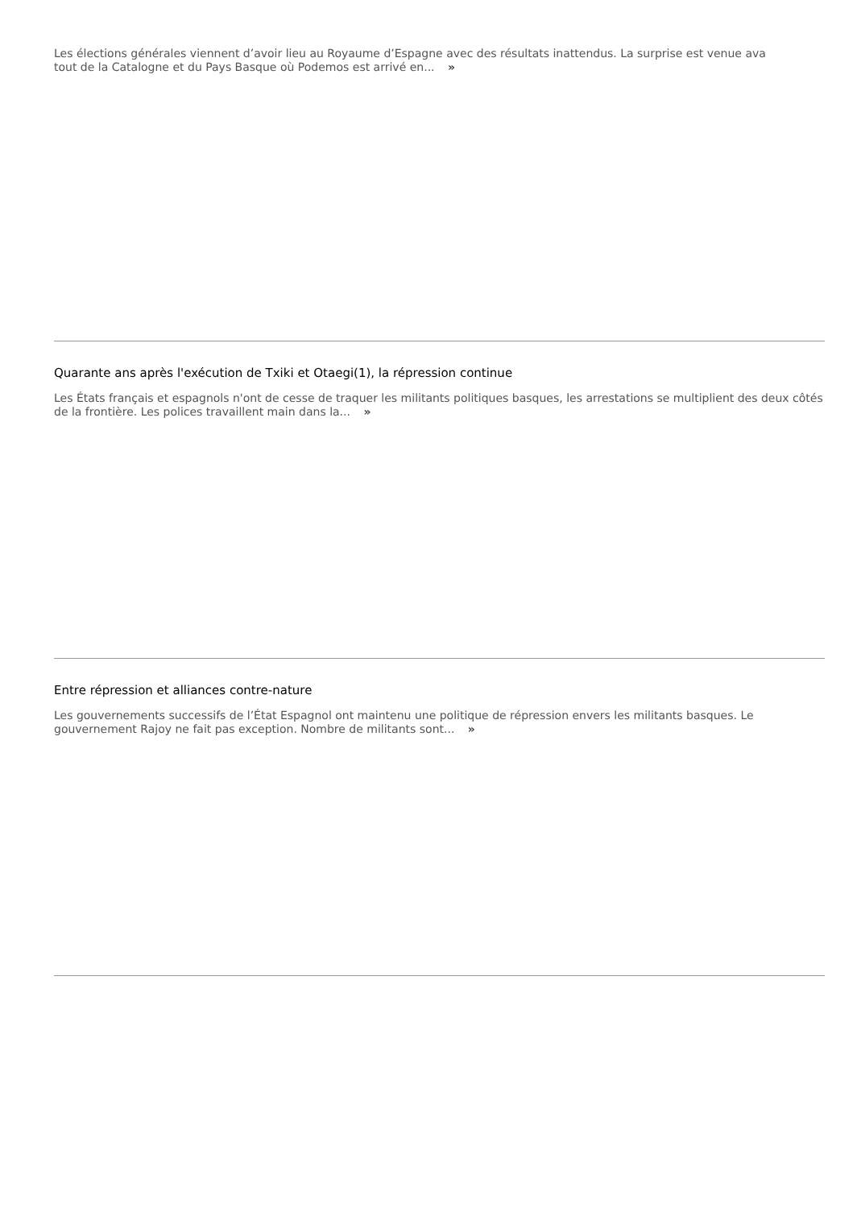Les élections générales viennent d’avoir lieu au Royaume d’Espagne avec des résultats inattendus. La surprise est venue ava
tout de la Catalogne et du Pays Basque où Podemos est arrivé en... »
Quarante ans après l'exécution de Txiki et Otaegi(1), la répression continue
Les États français et espagnols n'ont de cesse de traquer les militants politiques basques, les arrestations se multiplient des deux côtés de la frontière. Les polices travaillent main dans la... »
Entre répression et alliances contre-nature
Les gouvernements successifs de l’État Espagnol ont maintenu une politique de répression envers les militants basques. Le gouvernement Rajoy ne fait pas exception. Nombre de militants sont... »